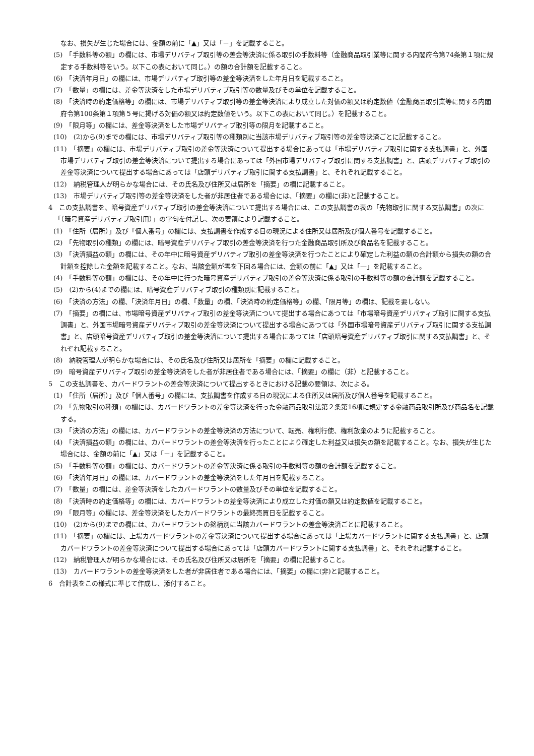なお、損失が生じた場合には、金額の前に「▲」又は「－」を記載すること。
(5)　「手数料等の額」の欄には、市場デリバティブ取引等の差金等決済に係る取引の手数料等（金融商品取引業等に関する内閣府令第74条第１項に規定する手数料等をいう。以下この表において同じ。）の額の合計額を記載すること。
(6)　「決済年月日」の欄には、市場デリバティブ取引等の差金等決済をした年月日を記載すること。
(7)　「数量」の欄には、差金等決済をした市場デリバティブ取引等の数量及びその単位を記載すること。
(8)　「決済時の約定価格等」の欄には、市場デリバティブ取引等の差金等決済により成立した対価の額又は約定数値（金融商品取引業等に関する内閣府令第100条第１項第５号に掲げる対価の額又は約定数値をいう。以下この表において同じ。）を記載すること。
(9)　「限月等」の欄には、差金等決済をした市場デリバティブ取引等の限月を記載すること。
(10)　(2)から(9)までの欄には、市場デリバティブ取引等の種類別に当該市場デリバティブ取引等の差金等決済ごとに記載すること。
(11)　「摘要」の欄には、市場デリバティブ取引の差金等決済について提出する場合にあっては「市場デリバティブ取引に関する支払調書」と、外国市場デリバティブ取引の差金等決済について提出する場合にあっては「外国市場デリバティブ取引に関する支払調書」と、店頭デリバティブ取引の差金等決済について提出する場合にあっては「店頭デリバティブ取引に関する支払調書」と、それぞれ記載すること。
(12)　納税管理人が明らかな場合には、その氏名及び住所又は居所を「摘要」の欄に記載すること。
(13)　市場デリバティブ取引等の差金等決済をした者が非居住者である場合には、「摘要」の欄に(非)と記載すること。
4　この支払調書を、暗号資産デリバティブ取引の差金等決済について提出する場合には、この支払調書の表の「先物取引に関する支払調書」の次に「（暗号資産デリバティブ取引用）」の字句を付記し、次の要領により記載すること。
(1)　「住所（居所）」及び「個人番号」の欄には、支払調書を作成する日の現況による住所又は居所及び個人番号を記載すること。
(2)　「先物取引の種類」の欄には、暗号資産デリバティブ取引の差金等決済を行つた金融商品取引所及び商品名を記載すること。
(3)　「決済損益の額」の欄には、その年中に暗号資産デリバティブ取引の差金等決済を行つたことにより確定した利益の額の合計額から損失の額の合計額を控除した金額を記載すること。なお、当該金額が零を下回る場合には、金額の前に「▲」又は「—」を記載すること。
(4)　「手数料等の額」の欄には、その年中に行つた暗号資産デリバティブ取引の差金等決済に係る取引の手数料等の額の合計額を記載すること。
(5)　(2)から(4)までの欄には、暗号資産デリバティブ取引の種類別に記載すること。
(6)　「決済の方法」の欄、「決済年月日」の欄、「数量」の欄、「決済時の約定価格等」の欄、「限月等」の欄は、記載を要しない。
(7)　「摘要」の欄には、市場暗号資産デリバティブ取引の差金等決済について提出する場合にあつては「市場暗号資産デリバティブ取引に関する支払調書」と、外国市場暗号資産デリバティブ取引の差金等決済について提出する場合にあつては「外国市場暗号資産デリバティブ取引に関する支払調書」と、店頭暗号資産デリバティブ取引の差金等決済について提出する場合にあつては「店頭暗号資産デリバティブ取引に関する支払調書」と、それぞれ記載すること。
(8)　納税管理人が明らかな場合には、その氏名及び住所又は居所を「摘要」の欄に記載すること。
(9)　暗号資産デリバティブ取引の差金等決済をした者が非居住者である場合には、「摘要」の欄に（非）と記載すること。
5　この支払調書を、カバードワラントの差金等決済について提出するときにおける記載の要領は、次による。
(1)　「住所（居所）」及び「個人番号」の欄には、支払調書を作成する日の現況による住所又は居所及び個人番号を記載すること。
(2)　「先物取引の種類」の欄には、カバードワラントの差金等決済を行った金融商品取引法第２条第16項に規定する金融商品取引所及び商品名を記載する。
(3)　「決済の方法」の欄には、カバードワラントの差金等決済の方法について、転売、権利行使、権利放棄のように記載すること。
(4)　「決済損益の額」の欄には、カバードワラントの差金等決済を行ったことにより確定した利益又は損失の額を記載すること。なお、損失が生じた場合には、金額の前に「▲」又は「－」を記載すること。
(5)　「手数料等の額」の欄には、カバードワラントの差金等決済に係る取引の手数料等の額の合計額を記載すること。
(6)　「決済年月日」の欄には、カバードワラントの差金等決済をした年月日を記載すること。
(7)　「数量」の欄には、差金等決済をしたカバードワラントの数量及びその単位を記載すること。
(8)　「決済時の約定価格等」の欄には、カバードワラントの差金等決済により成立した対価の額又は約定数値を記載すること。
(9)　「限月等」の欄には、差金等決済をしたカバードワラントの最終売買日を記載すること。
(10)　(2)から(9)までの欄には、カバードワラントの銘柄別に当該カバードワラントの差金等決済ごとに記載すること。
(11)　「摘要」の欄には、上場カバードワラントの差金等決済について提出する場合にあっては「上場カバードワラントに関する支払調書」と、店頭カバードワラントの差金等決済について提出する場合にあっては「店頭カバードワラントに関する支払調書」と、それぞれ記載すること。
(12)　納税管理人が明らかな場合には、その氏名及び住所又は居所を「摘要」の欄に記載すること。
(13)　カバードワラントの差金等決済をした者が非居住者である場合には、「摘要」の欄に(非)と記載すること。
6　合計表をこの様式に準じて作成し、添付すること。